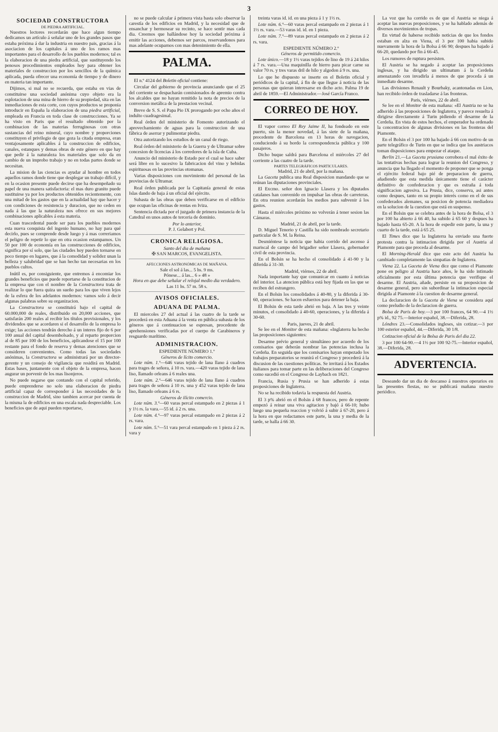3
SOCIEDAD CONSTRUCTORA
DE PIEDRA ARTIFICIAL.
Nuestros lectores recordarán que hace algun tiempo dedicamos un artículo á señalar uno de los grandes pasos que estaba próxima á dar la industria en nuestro pais, gracias á la asociacion de los capitales á uno de los ramos mas importantes para el desarrollo de los pueblos modernos; tal es la elaboracion de una piedra artificial, que sustituyendo los penosos procedimientos empleados hoy para obtener los materiales de construccion por los sencillos de la química aplicada, pueda ofrecer una economía de tiempo y de dinero en materia tan importante.
Dijimos, si mal no se recuerda, que estaba en vias de constituirse una sociedad anónima cuyo objeto era la esplotacion de una mina de hierro de su propiedad, sita en las inmediaciones de esta corte, con cuyos productos se proponia introducir en España la elaboracion de una piedra artificial, empleada en Francia en toda clase de construcciones. Ya se ha visto en Paris que el resultado obtenido por la combinacion de las materias ferruginosas con otras sustancias del reino mineral, cuyo nombre y proporciones constituyen el privilegio de que goza la citada empresa, eran ventajosamente aplicables á la construccion de edificios, canales, estanques y demas obras de este género en que hay que pedir á la naturaleza los materiales que solo da en cambio de un improbo trabajo y no en todas partes donde se necesitan.
La mision de las ciencias es ayudar al hombre en todos aquellos ramos donde tiene que desplegar un trabajo difícil, y en la ocasion presente puede decirse que ha desempeñado su papel de una manera satisfactoria: el mas duro granito puede sustituirse ya por los productos obtenidos recientemente, con una mitad de los gastos que en la actualidad hay que hacer y con condiciones de resistencia y duracion, que no ceden en nada á las que la naturaleza nos ofrece en sus mejores combinaciones aplicables á esta materia.
Cuan trascedental puede ser para los pueblos modernos esta nueva conquista del ingenio humano, no hay para qué decirlo, pues se comprende desde luego y á mas correriamos el peligro de repetir lo que en otra ocasion estampamos. Un 50 por 100 de economía en las construcciones de edificios, significa por sí solo, que las ciudades hoy pueden tornarse en poco tiempo en lugares, que á la comodidad y solidez unan la belleza y salubridad que se han hecho tan necesarias en los pueblos cultos.
Inútil es, por consiguiente, que entremos á encomiar los grandes beneficios que puede reportarse de la constitucion de la empresa que con el nombre de la Constructora trata de realizar lo que fuera quiza un sueño para los que viven lejos de la esfera de los adelantos modernos: vamos solo á decir algunas palabras sobre su organizacion.
La Constructora se constituirá bajo el capital de 60.000,000 de reales, distribuido en 20,000 acciones, que satisfarán 200 reales al recibir los títulos provisionales, y los dividendos que se acordaren si el desarrollo de la empresa lo exige; las acciones tendrán derecho á un interes fijo de 6 por 100 anual del capital desembolsado, y al reparto proporcion al de 85 por 100 de los beneficios, aplicandose el 15 por 100 restante para el fondo de reserva y demas atenciones que se consideren convenientes. Como todas las sociedades anónimas, la Constructora se administrará por un director-gerente y un consejo de vigilancia que residirá en Madrid. Estas bases, juntamente con el objeto de la empresa, hacen augurar un porvenir de los mas lisonjeros.
No puede negarse que contando con el capital referido, puede emprenderse no solo una elaboracion de piedra artificial capaz de corresponder á las necesidades de la construccion de Madrid, sino tambien acercar por cuenta de la misma la de edificios en una escala nada despreciable. Los beneficios que de aqui pueden reportarse,
no se puede calcular á primera vista basta solo observar la carestía de los edificios en Madrid, y la necesidad que de ensanchar y hermosear su recinto, se hace sentir mas cada dia. Creemos que hallándose hoy la sociedad próxima á emitir las acciones, debemos ser parcos, reservandonos para mas adelante ocuparnos con mas detenimiento de ella.
PALMA.
El n.º 4124 del Boletin oficial contiene:
Circular del gobierno de provincia anunciando que el 25 del corriente se despacharán comisionados de apremio contra los alcaldes que no hayan remitido la nota de precios de la conversion metálica de la prestacion vecinal.
Breve de S. S. el Papa Pio IX prorogando por ocho años el indulto cuadragesimal.
Real órden del ministerio de Fomento autorizando el aprovechamiento de aguas para la construccion de una fábrica de aserrar y pulimentar piedra.
Otra autorizando los estudios de un canal de riego.
Real órden del ministerio de la Guerra y de Ultramar sobre concesion de licencias á los corredores de la isla de Cuba.
Anuncio del ministerio de Estado por el cual se hace saber será libre en lo sucesivo la fabricacion del vino y bebidas espirituosas en las provincias otomanas.
Varias disposiciones con movimiento del personal de las provincias de Ultramar.
Real órden publicada por la Capitanía general de estas Islas dando de baja á un oficial del ejército.
Subasta de las obras que deben verificarse en el edificio que ocupan las oficinas de rentas en Iviza.
Sentencia dictada por el juzgado de primera instancia de la Catedral en unos autos de terceria de dominio.
Por lo anterior,
P. J. Gelabert y Pol.
CRONICA RELIGIOSA.
Santo del dia de mañana
✠ SAN MARCOS, EVANGELISTA.
AFECCIONES ASTRONÓMICAS DE MAÑANA.
Sale el sol á las... 5 hs. 9 ms.
Pónese... á las... 6 » 48 »
Hora en que debe señalar el relojal medio dia verdadero.
Las 11 hs. 57 m. 58 s.
AVISOS OFICIALES.
ADUANA DE PALMA.
El miercoles 27 del actual á las cuatro de la tarde se procederá en esta Aduana á la venta en pública subasta de los géneros que á continuacion se espresan, procedente de aprehensiones verificadas por el cuerpo de Carabineros y resguardo marítimo.
ADMINISTRACION.
ESPEDIENTE NÚMERO 1.º
Géneros de lícito comercio.
Lote núm. 1.º—646 varas tejido de lana llano á cuadros para trages de señora, á 10 rs. vara.—420 varas tejido de lana liso, llamado orleans á 6 reales una.
Lote núm. 2.º—646 varas tejido de lana llano á cuadros para trages de señora á 10 rs. una y 452 varas tejido de lana liso, llamado orleans á 6 rs.
Géneros de ilícito comercio.
Lote núm. 3.º—60 varas percal estampado en 2 piezas á 1 y 1½ rs. la vara.—55 id. á 2 rs. una.
Lote núm. 4.º—97 varas percal estampado en 2 piezas á 2 rs. vara.
Lote núm. 5.º—51 vara percal estampado en 1 pieza á 2 rs. vara y
treinta varas id. id. en una pieza á 1 y 1½ rs.
Lote núm. 6.º—60 varas percal estampado en 2 piezas á 1 1½ rs. vara.—53 varas id. id. en 1 pieza.
Lote núm. 7.º—89 varas percal estampado en 2 piezas á 2 rs. vara.
ESPEDIENTE NÚMERO 2.º
Géneros de permitido comercio.
Lote único.—18 y 1½ varas tejidos de lino de 19 á 24 hilos á 7 rs. vara.—Una maquinilla de hierro para picar carne su valor 70 rs. y tres varas dril de hilo y algodon á 9 rs. una.
Lo que he dispuesto se inserte en el Boletin oficial y periódicos de la capital, á fin de que llegue á noticia de las personas que quieran interesarse en dicho acto. Palma 19 de abril de 1859.—El Administrador.—José García Franco.
CORREO DE HOY.
El vapor correo El Rey Jaime II, ha fondeado en este puerto, sin la menor novedad, á las siete de la mañana, procedente de Barcelona en 13 horas de navegacion, conduciendo á su bordo la correspondencia pública y 100 pasajeros.
Dicho buque saldrá para Barcelona el miércoles 27 del corriente a las cuatro de la tarde.
PARTES TELEGRÁFICOS PARTICULARES.
Madrid, 21 de abril, por la mañana.
La Gaceta publica una Real disposicion mandando que se reúnan las diputaciones provinciales.
El Excmo. señor don Ignacio Llasera y los diputados catalanes han convenido en impulsar las obras de carreteras. En otra reunion acordarán los medios para subvenir á los gastos.
Hasta el miércoles próximo no volverán á tener sesion las Cámaras.
Madrid, 21 de abril, por la tarde.
D. Miguel Tenorio y Castilla ha sido nombrado secretario particular de S. M. la Reina.
Desmiéntese la noticia que habia corrido del ascenso á mariscal de campo del brigadier señor Llasera, gobernador civil de esta provincia.
En el Bolsin se ha hecho el consolidado á 41-90 y la diferida á 31-30.
Madrid, viérnes, 22 de abril.
Nada importante hay que comunicar en cuanto á noticias del interior. La atencion pública está hoy fijada en las que se reciben del estrangero.
En el Bolsin los consolidados á 40-80, y la diferida á 30-60, operaciones. Se hacen esfuerzos para detener la baja.
El Bolsin de esta tarde abrió en baja. A las tres y veinte minutos, el consolidado á 40-60, operaciones, y la diferida á 30-60.
Paris, jueves, 21 de abril.
Se lee en el Monitor de esta mañana: «Inglaterra ha hecho las proposiciones siguientes:
Desarme prévio general y simultáneo por acuerdo de los comisarios que deberán nombrar las potencias inclusa la Cerdeña. En seguida que los comisarios hayan empezado los trabajos preparatorios se reunirá el Congreso y procederá á la discusion de las cuestiones políticas. Se invitará á los Estados italianos para tomar parte en las deliberaciones del Congreso como sucedió en el Congreso de Laybach en 1821.
Francia, Rusia y Prusia se han adherido á estas proposiciones de Inglaterra.
No se ha recibido todavia la respuesta del Austria.
El 3 p% abrió en el Bolsin á 68 francos, pero de repente empezó á reinar una viva agitacion y bajó á 66-10; hubo luego una pequeña reaccion y volvió á subir á 67-20, pero á la hora en que redactamos este parte, la una y media de la tarde, se halla á 66 30.
La voz que ha corrido es de que el Austria se niega á aceptar las nuevas proposiciones, y se ha hablado además de diversos movimientos de tropas.
En virtud de haberse recibido noticias de que los fondos estaban en alza en Viena, el 3 por 100 habia subido nuevamente la hora de la Bolsa á 66 90; despues ha bajado á 66-20, quedando por fin á 66-45.
Los rumores de ruptura persisten.
El Austria se ha negado á aceptar las proposiciones inglesas, y ha dirigido un ultimatum á la Cerdeña amenazando con invadirla á menos de que proceda á un inmediato desarme.
Las divisiones Renault y Bourbaky, acantonadas en Lion, han recibido órden de trasladarse á las fronteras.
Paris, viérnes, 22 de abril.
Se lee en el Monitor de esta mañana: «El Austria no se ha adherido á las proposiciones de Inglaterra, y parece resuelta á dirigirse directamente á Turin pidiendo el desarme de la Cerdeña. En vista de estos hechos, el emperador ha ordenado la concentracion de algunas divisiones en las fronteras del Piamonte.
En el Bolsin el 3 por 100 ha bajado á 66 con motivo de un parte telegráfico de Turin en que se indica que los austriacos toman disposiciones para empezar el ataque.
Berlin 21.—La Gaceta prusiana corrobora el mal éxito de las tentativas hechas para lograr la reunion del Congreso, y anuncia que ha llegado el momento de proponer que se ponga el ejército federal bajo pié de preparacion de guerra, añadiendo que esta medida únicamente tiene el carácter definitivo de confederacion y que es estraña á toda significacion agresiva. La Prusia, dice, conserva, asi antes como despues, tanto en su propio interés como en el de sus confederados alemanes, su posicion de potencia mediadora en la solucion de la cuestion que está en suspenso.
En el Bolsin que se celebra antes de la hora de Bolsa, el 3 por 100 ha abierto á 66 40, ha subido á 65 60 y despues ha bajado hasta 65-20. A la hora de espedir este parte, la una y cuarto de la tarde, está á 65 25.
El Times dice que la Inglaterra ha enviado una fuerte protesta contra la intimacion dirigida por el Austria al Piamonte para que proceda al desarme.
El Morning-Herald dice que este acto del Austria ha cambiado completamente las simpatias de Inglaterra.
Viena 22. La Gaceta de Viena dice que como el Piamonte pone en peligro al Austria hace años, le ha sido intimado oficialmente por esta última potencia que verifique el desarme. El Austria, añade, persiste en su proposicion de desarme general, pero sin subordinar la intimacion especial dirigida al Piamonte á la cuestion de desarme general.
La declaracion de la Gaceta de Viena se considera aquí como preludio de la declaracion de guerra.
Bolsa de Paris de hoy.—3 por 100 frances, 64 90.—4 1½ p% id., 92 75.—Interior español, 38.—Diferida, 28.
Lóndres 23.—Consolidados ingleses, sin cotizar.—3 por 100 esterior español, 44.—Diferida, 30 1/8.
Cotizacion oficial de la Bolsa de Paris del dia 22.
3 por 100 64-90.—4 1½ por 100 92-75.—Interior español, 38.—Diferida, 28.
ADVERTENCIA.
Deseando dar un dia de descanso á nuestros operarios en las presentes fiestas, no se publicará mañana nuestro periódico.